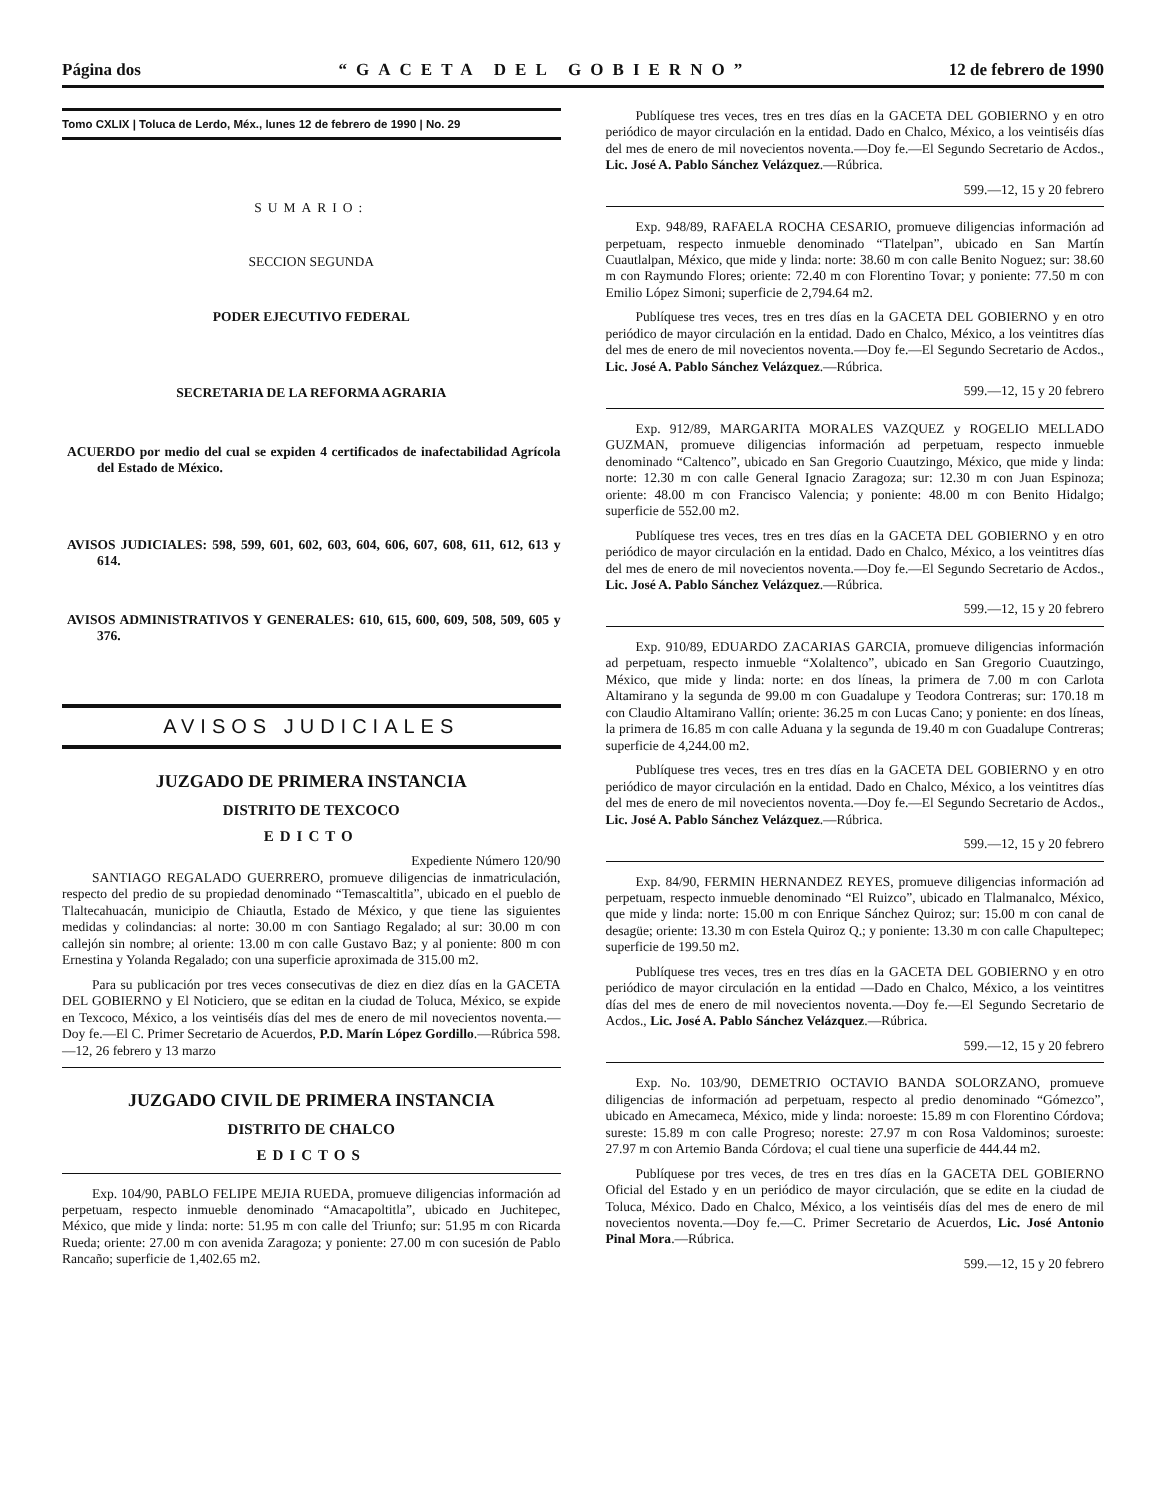Página dos “GACETA DEL GOBIERNO” 12 de febrero de 1990
Tomo CXLIX | Toluca de Lerdo, Méx., lunes 12 de febrero de 1990 | No. 29
SUMARIO:
SECCION SEGUNDA
PODER EJECUTIVO FEDERAL
SECRETARIA DE LA REFORMA AGRARIA
ACUERDO por medio del cual se expiden 4 certificados de inafectabilidad Agrícola del Estado de México.
AVISOS JUDICIALES: 598, 599, 601, 602, 603, 604, 606, 607, 608, 611, 612, 613 y 614.
AVISOS ADMINISTRATIVOS Y GENERALES: 610, 615, 600, 609, 508, 509, 605 y 376.
AVISOS JUDICIALES
JUZGADO DE PRIMERA INSTANCIA
DISTRITO DE TEXCOCO
EDICTO
Expediente Número 120/90
SANTIAGO REGALADO GUERRERO, promueve diligencias de inmatriculación, respecto del predio de su propiedad denominado “Temascaltitla”, ubicado en el pueblo de Tlaltecahuacán, municipio de Chiautla, Estado de México, y que tiene las siguientes medidas y colindancias: al norte: 30.00 m con Santiago Regalado; al sur: 30.00 m con callejón sin nombre; al oriente: 13.00 m con calle Gustavo Baz; y al poniente: 800 m con Ernestina y Yolanda Regalado; con una superficie aproximada de 315.00 m2.
Para su publicación por tres veces consecutivas de diez en diez días en la GACETA DEL GOBIERNO y El Noticiero, que se editan en la ciudad de Toluca, México, se expide en Texcoco, México, a los veintiséis días del mes de enero de mil novecientos noventa.—Doy fe.—El C. Primer Secretario de Acuerdos, P.D. Marín López Gordillo.—Rúbrica 598.—12, 26 febrero y 13 marzo
JUZGADO CIVIL DE PRIMERA INSTANCIA
DISTRITO DE CHALCO
EDICTOS
Exp. 104/90, PABLO FELIPE MEJIA RUEDA, promueve diligencias información ad perpetuam, respecto inmueble denominado “Amacapoltitla”, ubicado en Juchitepec, México, que mide y linda: norte: 51.95 m con calle del Triunfo; sur: 51.95 m con Ricarda Rueda; oriente: 27.00 m con avenida Zaragoza; y poniente: 27.00 m con sucesión de Pablo Rancaño; superficie de 1,402.65 m2.
Publíquese tres veces, tres en tres días en la GACETA DEL GOBIERNO y en otro periódico de mayor circulación en la entidad. Dado en Chalco, México, a los veintiséis días del mes de enero de mil novecientos noventa.—Doy fe.—El Segundo Secretario de Acdos., Lic. José A. Pablo Sánchez Velázquez.—Rúbrica.
599.—12, 15 y 20 febrero
Exp. 948/89, RAFAELA ROCHA CESARIO, promueve diligencias información ad perpetuam, respecto inmueble denominado “Tlatelpan”, ubicado en San Martín Cuautlalpan, México, que mide y linda: norte: 38.60 m con calle Benito Noguez; sur: 38.60 m con Raymundo Flores; oriente: 72.40 m con Florentino Tovar; y poniente: 77.50 m con Emilio López Simoni; superficie de 2,794.64 m2.
Publíquese tres veces, tres en tres días en la GACETA DEL GOBIERNO y en otro periódico de mayor circulación en la entidad. Dado en Chalco, México, a los veintitres días del mes de enero de mil novecientos noventa.—Doy fe.—El Segundo Secretario de Acdos., Lic. José A. Pablo Sánchez Velázquez.—Rúbrica.
599.—12, 15 y 20 febrero
Exp. 912/89, MARGARITA MORALES VAZQUEZ y ROGELIO MELLADO GUZMAN, promueve diligencias información ad perpetuam, respecto inmueble denominado “Caltenco”, ubicado en San Gregorio Cuautzingo, México, que mide y linda: norte: 12.30 m con calle General Ignacio Zaragoza; sur: 12.30 m con Juan Espinoza; oriente: 48.00 m con Francisco Valencia; y poniente: 48.00 m con Benito Hidalgo; superficie de 552.00 m2.
Publíquese tres veces, tres en tres días en la GACETA DEL GOBIERNO y en otro periódico de mayor circulación en la entidad. Dado en Chalco, México, a los veintitres días del mes de enero de mil novecientos noventa.—Doy fe.—El Segundo Secretario de Acdos., Lic. José A. Pablo Sánchez Velázquez.—Rúbrica.
599.—12, 15 y 20 febrero
Exp. 910/89, EDUARDO ZACARIAS GARCIA, promueve diligencias información ad perpetuam, respecto inmueble “Xolaltenco”, ubicado en San Gregorio Cuautzingo, México, que mide y linda: norte: en dos líneas, la primera de 7.00 m con Carlota Altamirano y la segunda de 99.00 m con Guadalupe y Teodora Contreras; sur: 170.18 m con Claudio Altamirano Vallín; oriente: 36.25 m con Lucas Cano; y poniente: en dos líneas, la primera de 16.85 m con calle Aduana y la segunda de 19.40 m con Guadalupe Contreras; superficie de 4,244.00 m2.
Publíquese tres veces, tres en tres días en la GACETA DEL GOBIERNO y en otro periódico de mayor circulación en la entidad. Dado en Chalco, México, a los veintitres días del mes de enero de mil novecientos noventa.—Doy fe.—El Segundo Secretario de Acdos., Lic. José A. Pablo Sánchez Velázquez.—Rúbrica.
599.—12, 15 y 20 febrero
Exp. 84/90, FERMIN HERNANDEZ REYES, promueve diligencias información ad perpetuam, respecto inmueble denominado “El Ruizco”, ubicado en Tlalmanalco, México, que mide y linda: norte: 15.00 m con Enrique Sánchez Quiroz; sur: 15.00 m con canal de desagüe; oriente: 13.30 m con Estela Quiroz Q.; y poniente: 13.30 m con calle Chapultepec; superficie de 199.50 m2.
Publíquese tres veces, tres en tres días en la GACETA DEL GOBIERNO y en otro periódico de mayor circulación en la entidad —Dado en Chalco, México, a los veintitres días del mes de enero de mil novecientos noventa.—Doy fe.—El Segundo Secretario de Acdos., Lic. José A. Pablo Sánchez Velázquez.—Rúbrica.
599.—12, 15 y 20 febrero
Exp. No. 103/90, DEMETRIO OCTAVIO BANDA SOLORZANO, promueve diligencias de información ad perpetuam, respecto al predio denominado “Gómezco”, ubicado en Amecameca, México, mide y linda: noroeste: 15.89 m con Florentino Córdova; sureste: 15.89 m con calle Progreso; noreste: 27.97 m con Rosa Valdominos; suroeste: 27.97 m con Artemio Banda Córdova; el cual tiene una superficie de 444.44 m2.
Publíquese por tres veces, de tres en tres días en la GACETA DEL GOBIERNO Oficial del Estado y en un periódico de mayor circulación, que se edite en la ciudad de Toluca, México. Dado en Chalco, México, a los veintiséis días del mes de enero de mil novecientos noventa.—Doy fe.—C. Primer Secretario de Acuerdos, Lic. José Antonio Pinal Mora.—Rúbrica.
599.—12, 15 y 20 febrero